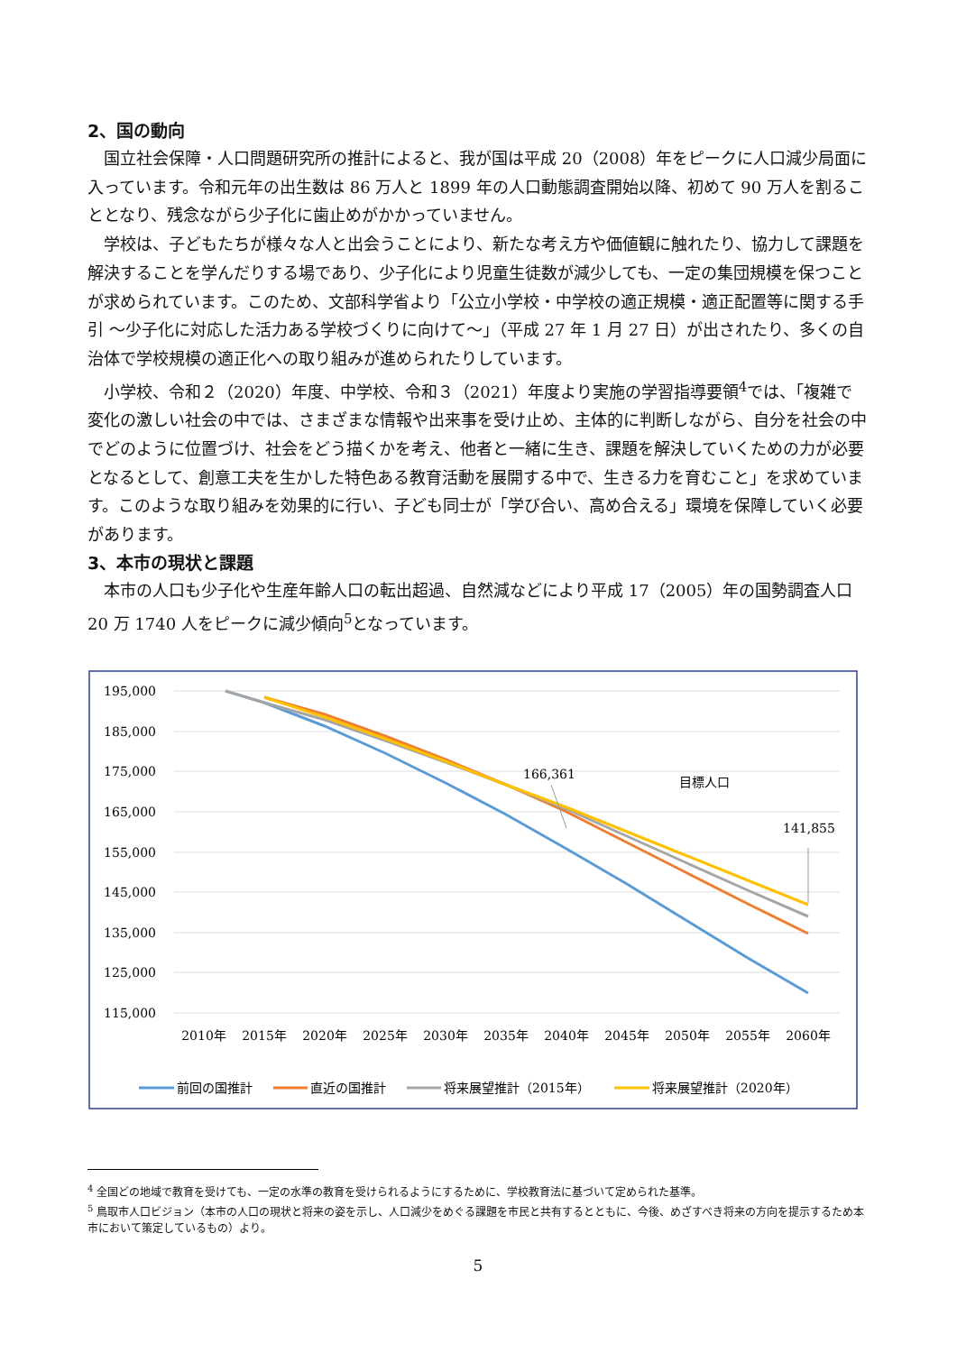2、国の動向
国立社会保障・人口問題研究所の推計によると、我が国は平成 20（2008）年をピークに人口減少局面に入っています。令和元年の出生数は 86 万人と 1899 年の人口動態調査開始以降、初めて 90 万人を割ることとなり、残念ながら少子化に歯止めがかかっていません。
学校は、子どもたちが様々な人と出会うことにより、新たな考え方や価値観に触れたり、協力して課題を解決することを学んだりする場であり、少子化により児童生徒数が減少しても、一定の集団規模を保つことが求められています。このため、文部科学省より「公立小学校・中学校の適正規模・適正配置等に関する手引 ～少子化に対応した活力ある学校づくりに向けて～」（平成 27 年 1 月 27 日）が出されたり、多くの自治体で学校規模の適正化への取り組みが進められたりしています。
小学校、令和２（2020）年度、中学校、令和３（2021）年度より実施の学習指導要領<sup>4</sup>では、「複雑で変化の激しい社会の中では、さまざまな情報や出来事を受け止め、主体的に判断しながら、自分を社会の中でどのように位置づけ、社会をどう描くかを考え、他者と一緒に生き、課題を解決していくための力が必要となるとして、創意工夫を生かした特色ある教育活動を展開する中で、生きる力を育むこと」を求めています。このような取り組みを効果的に行い、子ども同士が「学び合い、高め合える」環境を保障していく必要があります。
3、本市の現状と課題
本市の人口も少子化や生産年齢人口の転出超過、自然減などにより平成 17（2005）年の国勢調査人口 20 万 1740 人をピークに減少傾向<sup>5</sup>となっています。
195,000
185,000
175,000
165,000
155,000
145,000
135,000
125,000
115,000
2010年
2015年
2020年
2025年
2030年
2035年
2040年
2045年
2050年
2055年
2060年
166,361
141,855
目標人口
前回の国推計
直近の国推計
将来展望推計（2015年）
将来展望推計（2020年）
<sup>4</sup> 全国どの地域で教育を受けても、一定の水準の教育を受けられるようにするために、学校教育法に基づいて定められた基準。
<sup>5</sup> 鳥取市人口ビジョン（本市の人口の現状と将来の姿を示し、人口減少をめぐる課題を市民と共有するとともに、今後、めざすべき将来の方向を提示するため本市において策定しているもの）より。
5